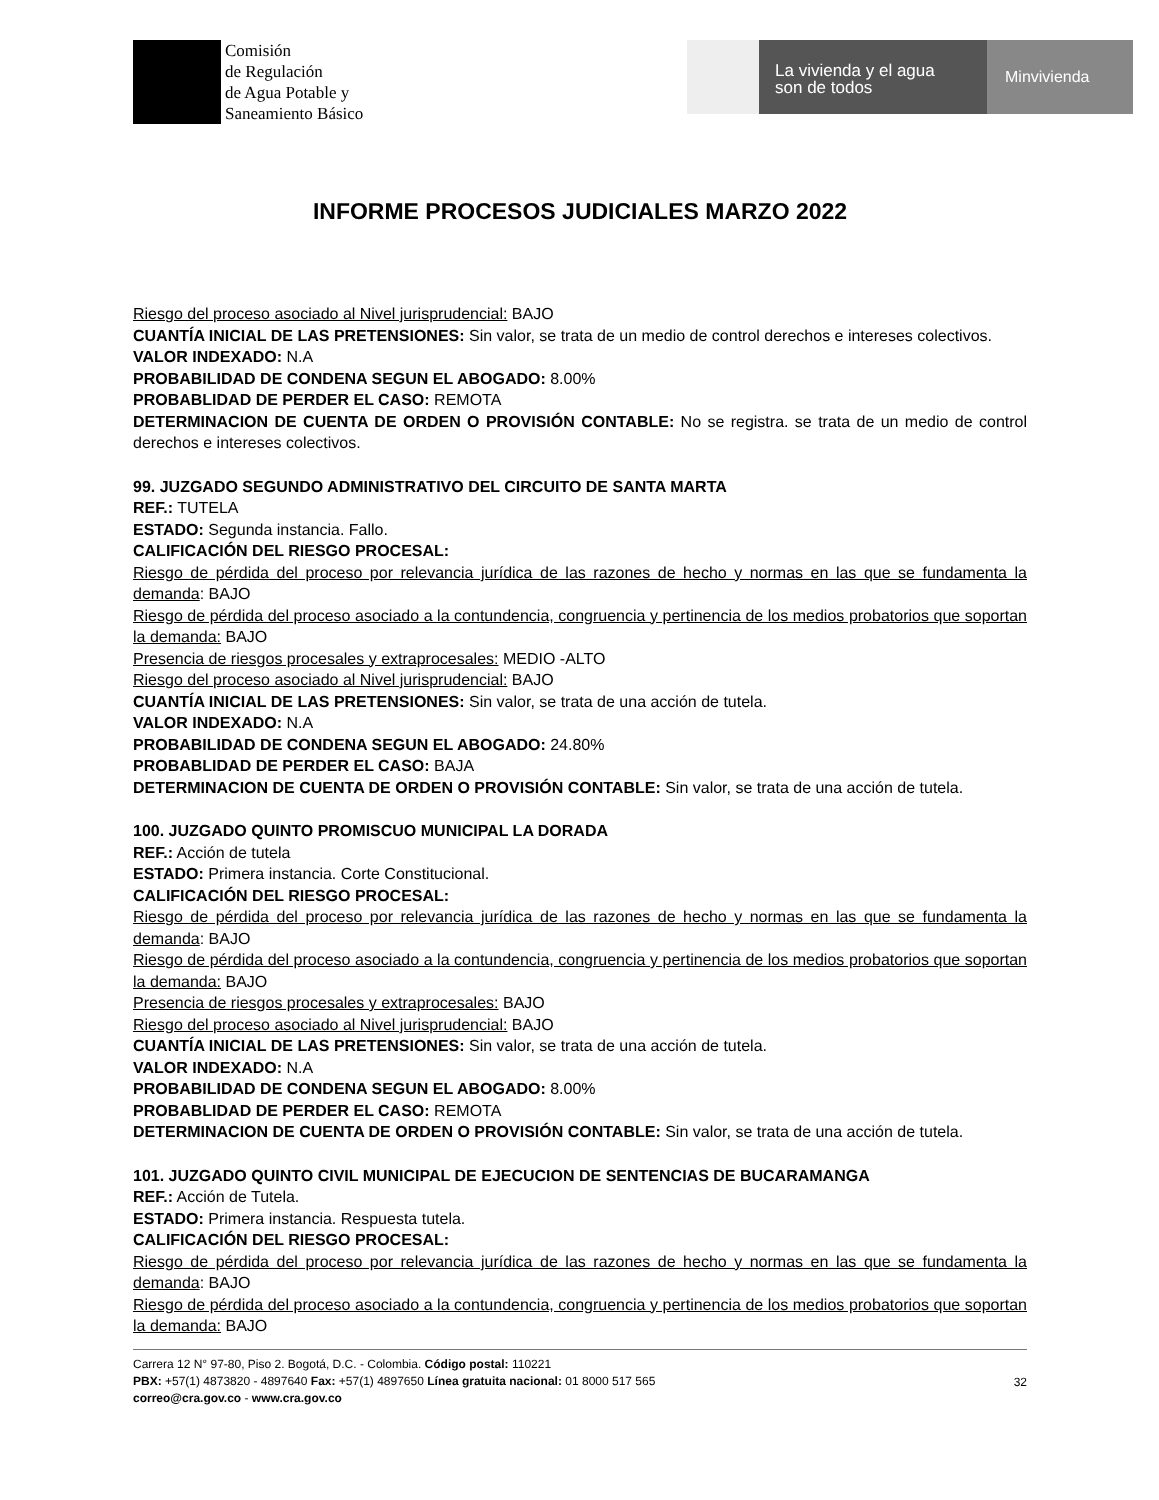Comisión
de Regulación
de Agua Potable y
Saneamiento Básico
La vivienda y el agua
son de todos
Minvivienda
INFORME PROCESOS JUDICIALES MARZO 2022
Riesgo del proceso asociado al Nivel jurisprudencial: BAJO
CUANTÍA INICIAL DE LAS PRETENSIONES: Sin valor, se trata de un medio de control derechos e intereses colectivos.
VALOR INDEXADO: N.A
PROBABILIDAD DE CONDENA SEGUN EL ABOGADO: 8.00%
PROBABLIDAD DE PERDER EL CASO: REMOTA
DETERMINACION DE CUENTA DE ORDEN O PROVISIÓN CONTABLE: No se registra. se trata de un medio de control derechos e intereses colectivos.
99. JUZGADO SEGUNDO ADMINISTRATIVO DEL CIRCUITO DE SANTA MARTA
REF.: TUTELA
ESTADO: Segunda instancia. Fallo.
CALIFICACIÓN DEL RIESGO PROCESAL:
Riesgo de pérdida del proceso por relevancia jurídica de las razones de hecho y normas en las que se fundamenta la demanda: BAJO
Riesgo de pérdida del proceso asociado a la contundencia, congruencia y pertinencia de los medios probatorios que soportan la demanda: BAJO
Presencia de riesgos procesales y extraprocesales: MEDIO -ALTO
Riesgo del proceso asociado al Nivel jurisprudencial: BAJO
CUANTÍA INICIAL DE LAS PRETENSIONES: Sin valor, se trata de una acción de tutela.
VALOR INDEXADO: N.A
PROBABILIDAD DE CONDENA SEGUN EL ABOGADO: 24.80%
PROBABLIDAD DE PERDER EL CASO: BAJA
DETERMINACION DE CUENTA DE ORDEN O PROVISIÓN CONTABLE: Sin valor, se trata de una acción de tutela.
100. JUZGADO QUINTO PROMISCUO MUNICIPAL LA DORADA
REF.: Acción de tutela
ESTADO: Primera instancia. Corte Constitucional.
CALIFICACIÓN DEL RIESGO PROCESAL:
Riesgo de pérdida del proceso por relevancia jurídica de las razones de hecho y normas en las que se fundamenta la demanda: BAJO
Riesgo de pérdida del proceso asociado a la contundencia, congruencia y pertinencia de los medios probatorios que soportan la demanda: BAJO
Presencia de riesgos procesales y extraprocesales: BAJO
Riesgo del proceso asociado al Nivel jurisprudencial: BAJO
CUANTÍA INICIAL DE LAS PRETENSIONES: Sin valor, se trata de una acción de tutela.
VALOR INDEXADO: N.A
PROBABILIDAD DE CONDENA SEGUN EL ABOGADO: 8.00%
PROBABLIDAD DE PERDER EL CASO: REMOTA
DETERMINACION DE CUENTA DE ORDEN O PROVISIÓN CONTABLE: Sin valor, se trata de una acción de tutela.
101. JUZGADO QUINTO CIVIL MUNICIPAL DE EJECUCION DE SENTENCIAS DE BUCARAMANGA
REF.: Acción de Tutela.
ESTADO: Primera instancia. Respuesta tutela.
CALIFICACIÓN DEL RIESGO PROCESAL:
Riesgo de pérdida del proceso por relevancia jurídica de las razones de hecho y normas en las que se fundamenta la demanda: BAJO
Riesgo de pérdida del proceso asociado a la contundencia, congruencia y pertinencia de los medios probatorios que soportan la demanda: BAJO
Carrera 12 N° 97-80, Piso 2. Bogotá, D.C. - Colombia. Código postal: 110221
PBX: +57(1) 4873820 - 4897640 Fax: +57(1) 4897650 Línea gratuita nacional: 01 8000 517 565
correo@cra.gov.co - www.cra.gov.co
32